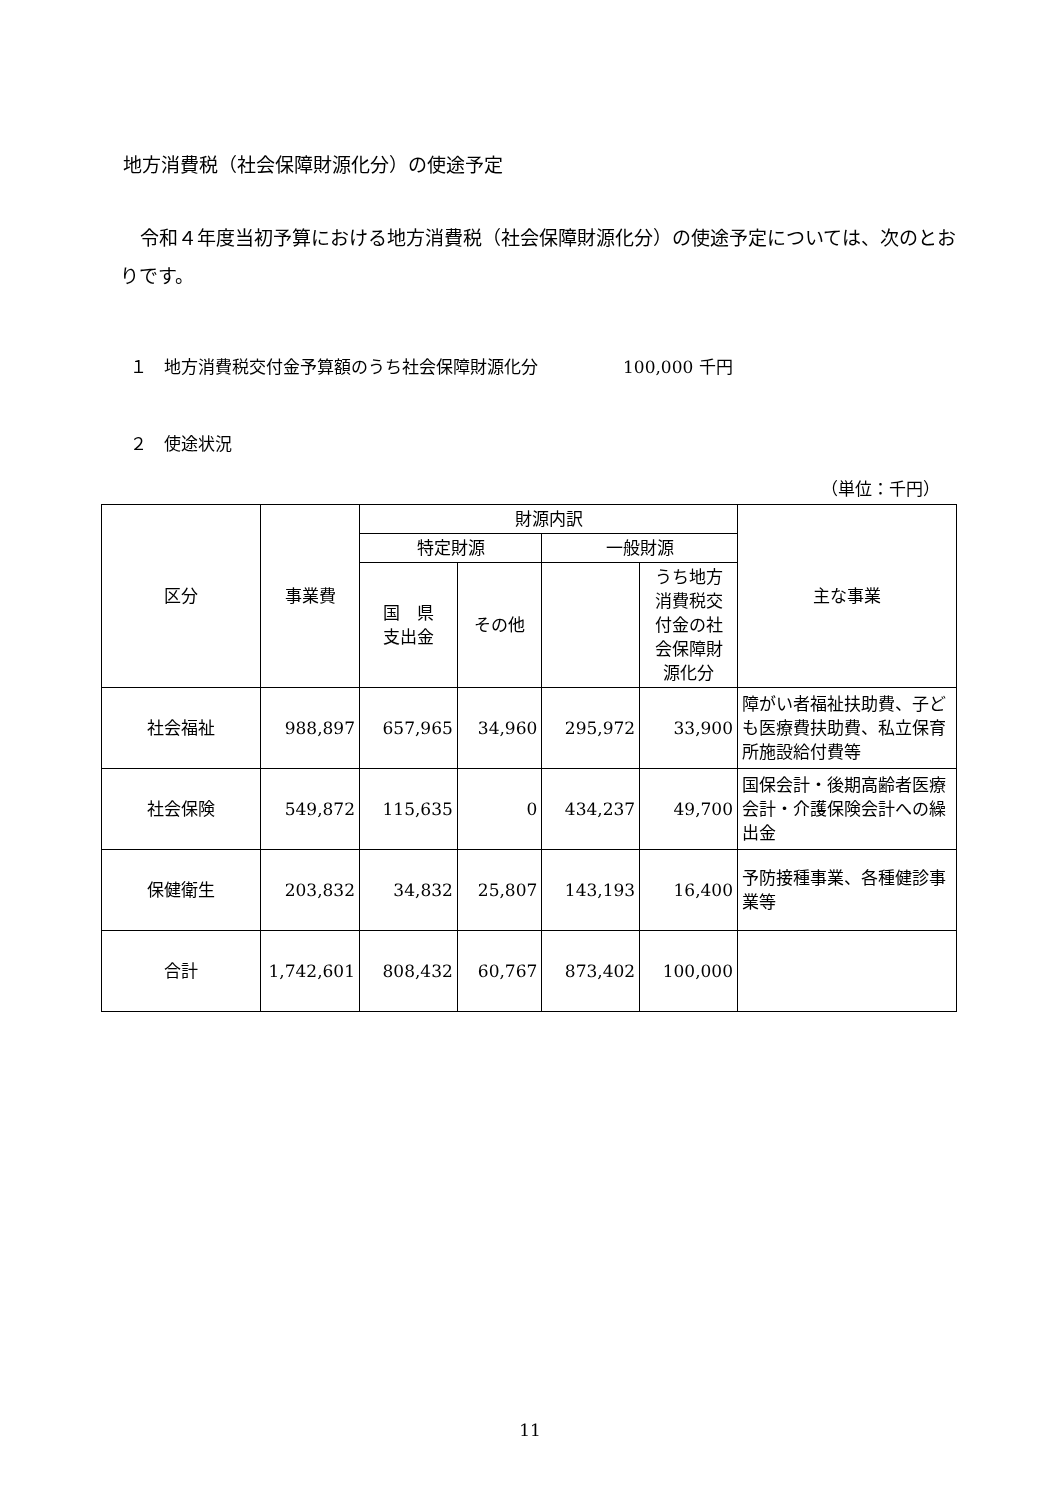地方消費税（社会保障財源化分）の使途予定
令和４年度当初予算における地方消費税（社会保障財源化分）の使途予定については、次のとおりです。
１　地方消費税交付金予算額のうち社会保障財源化分　　　　　100,000 千円
２　使途状況
（単位：千円）
| 区分 | 事業費 | 財源内訳 | | | | 主な事業 |
| --- | --- | --- | --- | --- | --- | --- |
| | | 特定財源 | | 一般財源 | | |
| | | 国 県 支出金 | その他 | | うち地方 消費税交 付金の社 会保障財 源化分 | |
| 社会福祉 | 988,897 | 657,965 | 34,960 | 295,972 | 33,900 | 障がい者福祉扶助費、子ども医療費扶助費、私立保育所施設給付費等 |
| 社会保険 | 549,872 | 115,635 | 0 | 434,237 | 49,700 | 国保会計・後期高齢者医療会計・介護保険会計への繰出金 |
| 保健衛生 | 203,832 | 34,832 | 25,807 | 143,193 | 16,400 | 予防接種事業、各種健診事業等 |
| 合計 | 1,742,601 | 808,432 | 60,767 | 873,402 | 100,000 | |
11